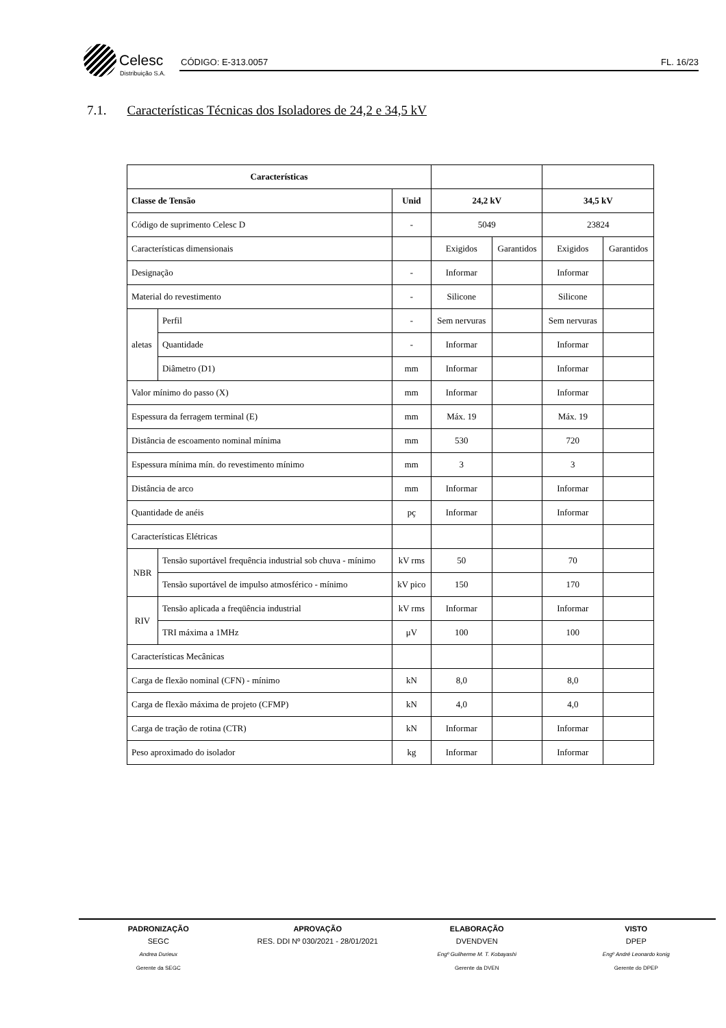Celesc
Distribuição S.A.
CÓDIGO: E-313.0057 FL. 16/23
7.1. Características Técnicas dos Isoladores de 24,2 e 34,5 kV
| Características | | | | | | |
| Classe de Tensão | | Unid | 24,2 kV | | 34,5 kV | |
| Código de suprimento Celesc D | | - | 5049 | | 23824 | |
| Características dimensionais | | | Exigidos | Garantidos | Exigidos | Garantidos |
| Designação | | - | Informar | | Informar | |
| Material do revestimento | | - | Silicone | | Silicone | |
| aletas | Perfil | - | Sem nervuras | | Sem nervuras | |
| | Quantidade | - | Informar | | Informar | |
| | Diâmetro (D1) | mm | Informar | | Informar | |
| Valor mínimo do passo (X) | | mm | Informar | | Informar | |
| Espessura da ferragem terminal (E) | | mm | Máx. 19 | | Máx. 19 | |
| Distância de escoamento nominal mínima | | mm | 530 | | 720 | |
| Espessura mínima mín. do revestimento mínimo | | mm | 3 | | 3 | |
| Distância de arco | | mm | Informar | | Informar | |
| Quantidade de anéis | | pç | Informar | | Informar | |
| Características Elétricas | | | | | | |
| NBR | Tensão suportável frequência industrial sob chuva - mínimo | kV rms | 50 | | 70 | |
| | Tensão suportável de impulso atmosférico - mínimo | kV pico | 150 | | 170 | |
| RIV | Tensão aplicada a freqüência industrial | kV rms | Informar | | Informar | |
| | TRI máxima a 1MHz | μV | 100 | | 100 | |
| Características Mecânicas | | | | | | |
| Carga de flexão nominal (CFN) - mínimo | | kN | 8,0 | | 8,0 | |
| Carga de flexão máxima de projeto (CFMP) | | kN | 4,0 | | 4,0 | |
| Carga de tração de rotina (CTR) | | kN | Informar | | Informar | |
| Peso aproximado do isolador | | kg | Informar | | Informar | |
PADRONIZAÇÃO
SEGC
Andrea Durieux
Gerente da SEGC
APROVAÇÃO
RES. DDI Nº 030/2021 - 28/01/2021
ELABORAÇÃO
DVENDVEN
Engº Guilherme M. T. Kobayashi
Gerente da DVEN
VISTO
DPEP
Engº André Leonardo konig
Gerente do DPEP